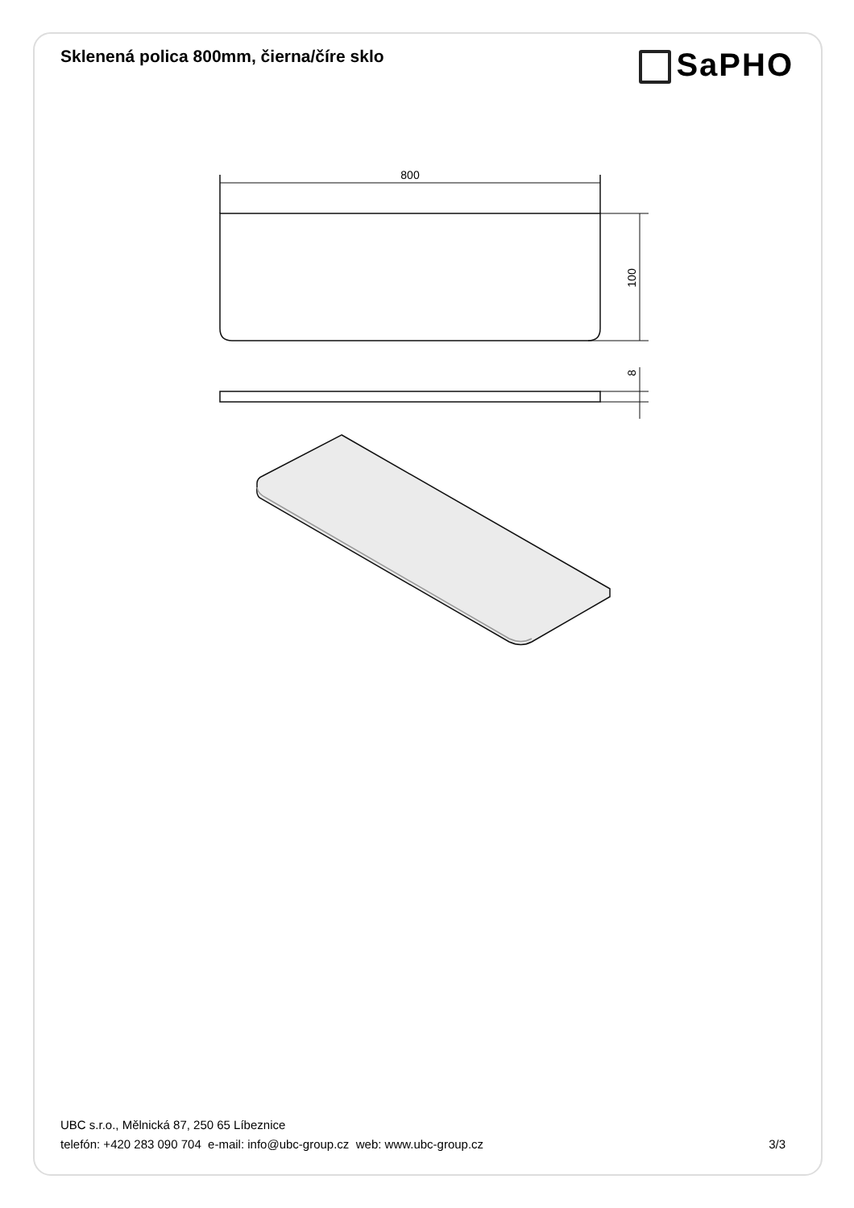Sklenená polica 800mm, čierna/číre sklo
SaPHO
800
100
8
UBC s.r.o., Mělnická 87, 250 65 Líbeznice
telefón: +420 283 090 704 e-mail: info@ubc-group.cz web: www.ubc-group.cz 3/3